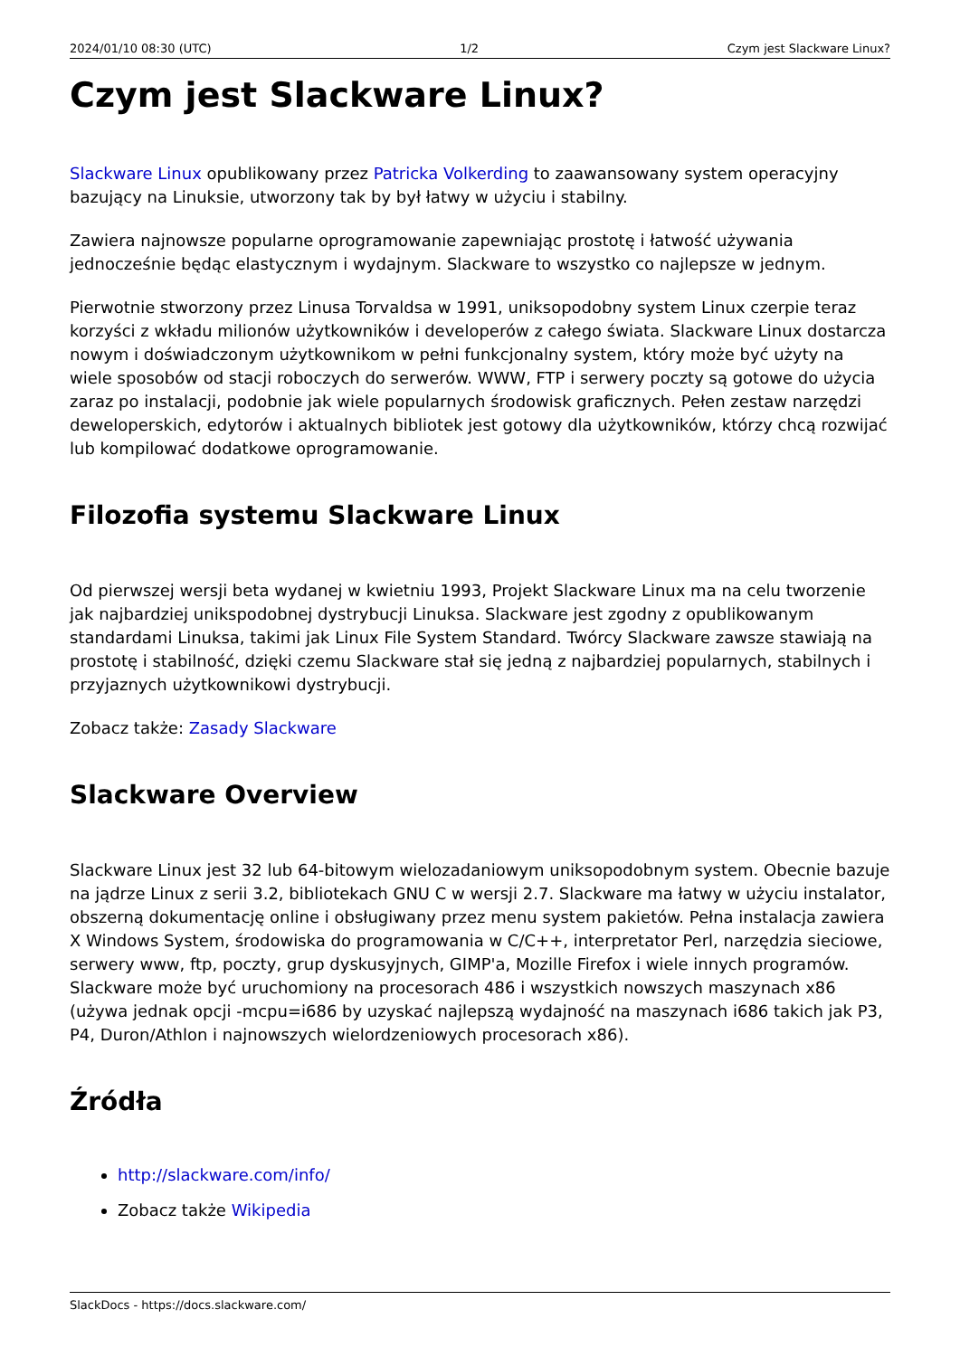2024/01/10 08:30 (UTC) 1/2 Czym jest Slackware Linux?
Czym jest Slackware Linux?
Slackware Linux opublikowany przez Patricka Volkerding to zaawansowany system operacyjny bazujący na Linuksie, utworzony tak by był łatwy w użyciu i stabilny.
Zawiera najnowsze popularne oprogramowanie zapewniając prostotę i łatwość używania jednocześnie będąc elastycznym i wydajnym. Slackware to wszystko co najlepsze w jednym.
Pierwotnie stworzony przez Linusa Torvaldsa w 1991, uniksopodobny system Linux czerpie teraz korzyści z wkładu milionów użytkowników i developerów z całego świata. Slackware Linux dostarcza nowym i doświadczonym użytkownikom w pełni funkcjonalny system, który może być użyty na wiele sposobów od stacji roboczych do serwerów. WWW, FTP i serwery poczty są gotowe do użycia zaraz po instalacji, podobnie jak wiele popularnych środowisk graficznych. Pełen zestaw narzędzi deweloperskich, edytorów i aktualnych bibliotek jest gotowy dla użytkowników, którzy chcą rozwijać lub kompilować dodatkowe oprogramowanie.
Filozofia systemu Slackware Linux
Od pierwszej wersji beta wydanej w kwietniu 1993, Projekt Slackware Linux ma na celu tworzenie jak najbardziej unikspodobnej dystrybucji Linuksa. Slackware jest zgodny z opublikowanym standardami Linuksa, takimi jak Linux File System Standard. Twórcy Slackware zawsze stawiają na prostotę i stabilność, dzięki czemu Slackware stał się jedną z najbardziej popularnych, stabilnych i przyjaznych użytkownikowi dystrybucji.
Zobacz także: Zasady Slackware
Slackware Overview
Slackware Linux jest 32 lub 64-bitowym wielozadaniowym uniksopodobnym system. Obecnie bazuje na jądrze Linux z serii 3.2, bibliotekach GNU C w wersji 2.7. Slackware ma łatwy w użyciu instalator, obszerną dokumentację online i obsługiwany przez menu system pakietów. Pełna instalacja zawiera X Windows System, środowiska do programowania w C/C++, interpretator Perl, narzędzia sieciowe, serwery www, ftp, poczty, grup dyskusyjnych, GIMP'a, Mozille Firefox i wiele innych programów. Slackware może być uruchomiony na procesorach 486 i wszystkich nowszych maszynach x86 (używa jednak opcji -mcpu=i686 by uzyskać najlepszą wydajność na maszynach i686 takich jak P3, P4, Duron/Athlon i najnowszych wielordzeniowych procesorach x86).
Źródła
http://slackware.com/info/
Zobacz także Wikipedia
SlackDocs - https://docs.slackware.com/